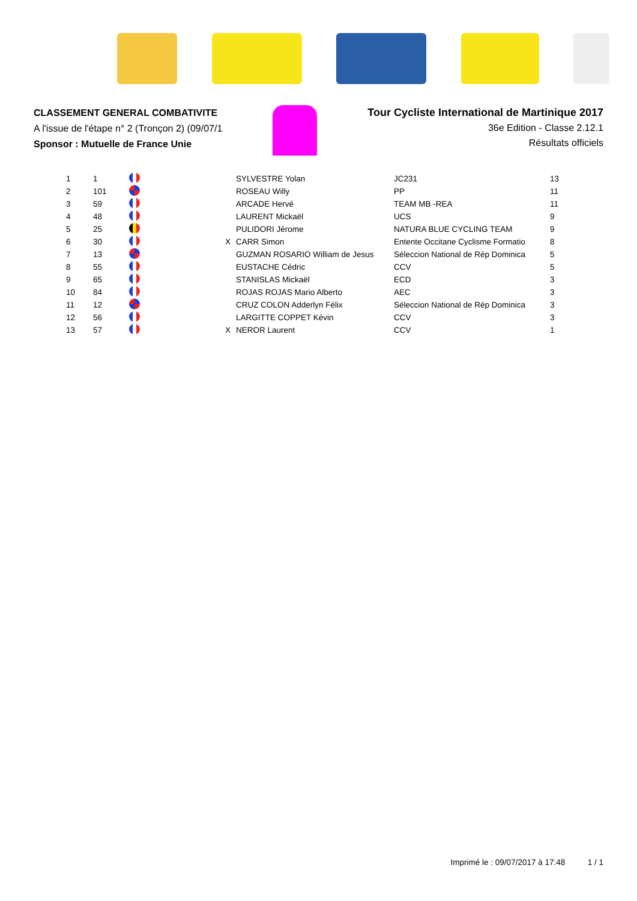CLASSEMENT GENERAL COMBATIVITE
A l'issue de l'étape n° 2 (Tronçon 2) (09/07/1
Sponsor : Mutuelle de France Unie
Tour Cycliste International de Martinique 2017
36e Edition - Classe 2.12.1
Résultats officiels
| 1 | 1 | | | SYLVESTRE Yolan | JC231 | 13 |
| 2 | 101 | | | ROSEAU Willy | PP | 11 |
| 3 | 59 | | | ARCADE Hervé | TEAM MB -REA | 11 |
| 4 | 48 | | | LAURENT Mickaël | UCS | 9 |
| 5 | 25 | | | PULIDORI Jérome | NATURA BLUE CYCLING TEAM | 9 |
| 6 | 30 | | X | CARR Simon | Entente Occitane Cyclisme Formatio | 8 |
| 7 | 13 | | | GUZMAN ROSARIO William de Jesus | Séleccion National de Rép Dominica | 5 |
| 8 | 55 | | | EUSTACHE Cédric | CCV | 5 |
| 9 | 65 | | | STANISLAS Mickaël | ECD | 3 |
| 10 | 84 | | | ROJAS ROJAS Mario Alberto | AEC | 3 |
| 11 | 12 | | | CRUZ COLON Adderlyn Félix | Séleccion National de Rép Dominica | 3 |
| 12 | 56 | | | LARGITTE COPPET Kévin | CCV | 3 |
| 13 | 57 | | X | NEROR Laurent | CCV | 1 |
Imprimé le : 09/07/2017 à 17:48 1 / 1